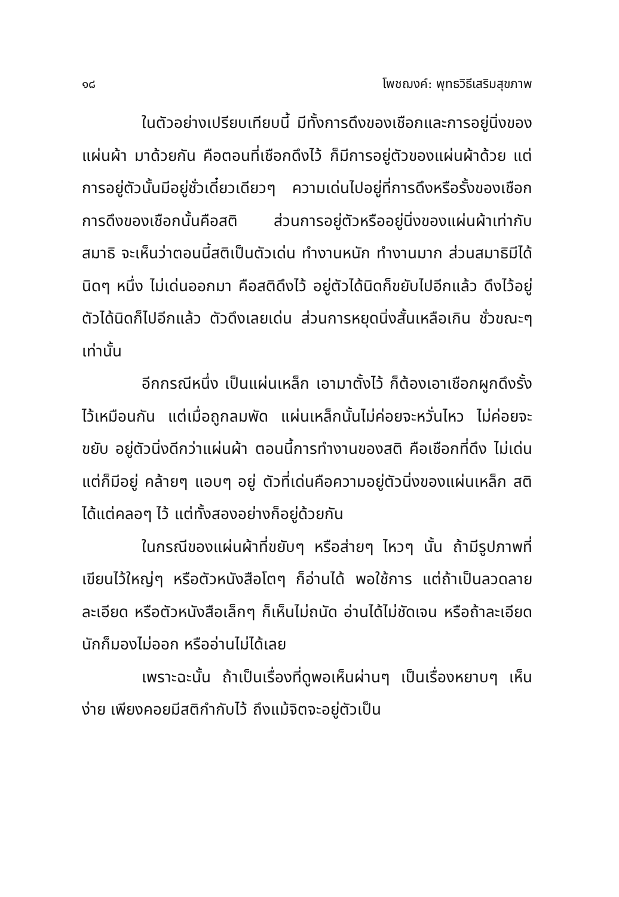๑๘ โพชฌงค์: พุทธวิธีเสริมสุขภาพ
ในตัวอย่างเปรียบเทียบนี้ มีทั้งการดึงของเชือกและการอยู่นิ่งของแผ่นผ้า มาด้วยกัน คือตอนที่เชือกดึงไว้ ก็มีการอยู่ตัวของแผ่นผ้าด้วย แต่การอยู่ตัวนั้นมีอยู่ชั่วเดี๋ยวเดียวๆ ความเด่นไปอยู่ที่การดึงหรือรั้งของเชือก การดึงของเชือกนั้นคือสติ ส่วนการอยู่ตัวหรืออยู่นิ่งของแผ่นผ้าเท่ากับสมาธิ จะเห็นว่าตอนนี้สติเป็นตัวเด่น ทำงานหนัก ทำงานมาก ส่วนสมาธิมีได้นิดๆ หนึ่ง ไม่เด่นออกมา คือสติดึงไว้ อยู่ตัวได้นิดก็ขยับไปอีกแล้ว ดึงไว้อยู่ตัวได้นิดก็ไปอีกแล้ว ตัวดึงเลยเด่น ส่วนการหยุดนิ่งสั้นเหลือเกิน ชั่วขณะๆ เท่านั้น
อีกกรณีหนึ่ง เป็นแผ่นเหล็ก เอามาตั้งไว้ ก็ต้องเอาเชือกผูกดึงรั้งไว้เหมือนกัน แต่เมื่อถูกลมพัด แผ่นเหล็กนั้นไม่ค่อยจะหวั่นไหว ไม่ค่อยจะขยับ อยู่ตัวนิ่งดีกว่าแผ่นผ้า ตอนนี้การทำงานของสติ คือเชือกที่ดึง ไม่เด่น แต่ก็มีอยู่ คล้ายๆ แอบๆ อยู่ ตัวที่เด่นคือความอยู่ตัวนิ่งของแผ่นเหล็ก สติได้แต่คลอๆ ไว้ แต่ทั้งสองอย่างก็อยู่ด้วยกัน
ในกรณีของแผ่นผ้าที่ขยับๆ หรือส่ายๆ ไหวๆ นั้น ถ้ามีรูปภาพที่เขียนไว้ใหญ่ๆ หรือตัวหนังสือโตๆ ก็อ่านได้ พอใช้การ แต่ถ้าเป็นลวดลายละเอียด หรือตัวหนังสือเล็กๆ ก็เห็นไม่ถนัด อ่านได้ไม่ชัดเจน หรือถ้าละเอียดนักก็มองไม่ออก หรืออ่านไม่ได้เลย
เพราะฉะนั้น ถ้าเป็นเรื่องที่ดูพอเห็นผ่านๆ เป็นเรื่องหยาบๆ เห็นง่าย เพียงคอยมีสติกำกับไว้ ถึงแม้จิตจะอยู่ตัวเป็น